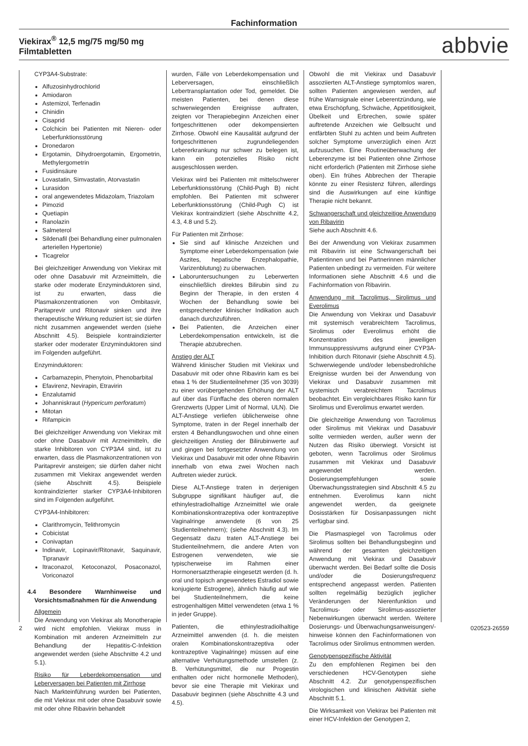Fachinformation
Viekirax<sup>®</sup> 12,5 mg/75 mg/50 mg
Filmtabletten
abbvie
CYP3A4-Substrate:
Alfuzosinhydrochlorid
Amiodaron
Astemizol, Terfenadin
Chinidin
Cisaprid
Colchicin bei Patienten mit Nieren- oder Leberfunktionsstörung
Dronedaron
Ergotamin, Dihydroergotamin, Ergometrin, Methylergometrin
Fusidinsäure
Lovastatin, Simvastatin, Atorvastatin
Lurasidon
oral angewendetes Midazolam, Triazolam
Pimozid
Quetiapin
Ranolazin
Salmeterol
Sildenafil (bei Behandlung einer pulmonalen arteriellen Hypertonie)
Ticagrelor
Bei gleichzeitiger Anwendung von Viekirax mit oder ohne Dasabuvir mit Arzneimitteln, die starke oder moderate Enzyminduktoren sind, ist zu erwarten, dass die Plasmakonzentrationen von Ombitasvir, Paritaprevir und Ritonavir sinken und ihre therapeutische Wirkung reduziert ist; sie dürfen nicht zusammen angewendet werden (siehe Abschnitt 4.5). Beispiele kontraindizierter starker oder moderater Enzyminduktoren sind im Folgenden aufgeführt.
Enzyminduktoren:
Carbamazepin, Phenytoin, Phenobarbital
Efavirenz, Nevirapin, Etravirin
Enzalutamid
Johanniskraut (Hypericum perforatum)
Mitotan
Rifampicin
Bei gleichzeitiger Anwendung von Viekirax mit oder ohne Dasabuvir mit Arzneimitteln, die starke Inhibitoren von CYP3A4 sind, ist zu erwarten, dass die Plasmakonzentrationen von Paritaprevir ansteigen; sie dürfen daher nicht zusammen mit Viekirax angewendet werden (siehe Abschnitt 4.5). Beispiele kontraindizierter starker CYP3A4-Inhibitoren sind im Folgenden aufgeführt.
CYP3A4-Inhibitoren:
Clarithromycin, Telithromycin
Cobicistat
Conivaptan
Indinavir, Lopinavir/Ritonavir, Saquinavir, Tipranavir
Itraconazol, Ketoconazol, Posaconazol, Voriconazol
4.4 Besondere Warnhinweise und Vorsichtsmaßnahmen für die Anwendung
Allgemein
Die Anwendung von Viekirax als Monotherapie wird nicht empfohlen. Viekirax muss in Kombination mit anderen Arzneimitteln zur Behandlung der Hepatitis-C-Infektion angewendet werden (siehe Abschnitte 4.2 und 5.1).
Risiko für Leberdekompensation und Leberversagen bei Patienten mit Zirrhose
Nach Markteinführung wurden bei Patienten, die mit Viekirax mit oder ohne Dasabuvir sowie mit oder ohne Ribavirin behandelt
wurden, Fälle von Leberdekompensation und Leberversagen, einschließlich Lebertransplantation oder Tod, gemeldet. Die meisten Patienten, bei denen diese schwerwiegenden Ereignisse auftraten, zeigten vor Therapiebeginn Anzeichen einer fortgeschrittenen oder dekompensierten Zirrhose. Obwohl eine Kausalität aufgrund der fortgeschrittenen zugrundeliegenden Lebererkrankung nur schwer zu belegen ist, kann ein potenzielles Risiko nicht ausgeschlossen werden.
Viekirax wird bei Patienten mit mittelschwerer Leberfunktionsstörung (Child-Pugh B) nicht empfohlen. Bei Patienten mit schwerer Leberfunktionsstörung (Child-Pugh C) ist Viekirax kontraindiziert (siehe Abschnitte 4.2, 4.3, 4.8 und 5.2).
Für Patienten mit Zirrhose:
Sie sind auf klinische Anzeichen und Symptome einer Leberdekompensation (wie Aszites, hepatische Enzephalopathie, Varizenblutung) zu überwachen.
Laboruntersuchungen zu Leberwerten einschließlich direktes Bilirubin sind zu Beginn der Therapie, in den ersten 4 Wochen der Behandlung sowie bei entsprechender klinischer Indikation auch danach durchzuführen.
Bei Patienten, die Anzeichen einer Leberdekompensation entwickeln, ist die Therapie abzubrechen.
Anstieg der ALT
Während klinischer Studien mit Viekirax und Dasabuvir mit oder ohne Ribavirin kam es bei etwa 1 % der Studienteilnehmer (35 von 3039) zu einer vorübergehenden Erhöhung der ALT auf über das Fünffache des oberen normalen Grenzwerts (Upper Limit of Normal, ULN). Die ALT-Anstiege verliefen üblicherweise ohne Symptome, traten in der Regel innerhalb der ersten 4 Behandlungswochen und ohne einen gleichzeitigen Anstieg der Bilirubinwerte auf und gingen bei fortgesetzter Anwendung von Viekirax und Dasabuvir mit oder ohne Ribavirin innerhalb von etwa zwei Wochen nach Auftreten wieder zurück.
Diese ALT-Anstiege traten in derjenigen Subgruppe signifikant häufiger auf, die ethinylestradiolhaltige Arzneimittel wie orale Kombinationskontrazeptiva oder kontrazeptive Vaginalringe anwendete (6 von 25 Studienteilnehmern); (siehe Abschnitt 4.3). Im Gegensatz dazu traten ALT-Anstiege bei Studienteilnehmern, die andere Arten von Estrogenen verwendeten, wie sie typischerweise im Rahmen einer Hormonersatztherapie eingesetzt werden (d. h. oral und topisch angewendetes Estradiol sowie konjugierte Estrogene), ähnlich häufig auf wie bei Studienteilnehmern, die keine estrogenhaltigen Mittel verwendeten (etwa 1 % in jeder Gruppe).
Patienten, die ethinylestradiolhaltige Arzneimittel anwenden (d. h. die meisten oralen Kombinationskontrazeptiva oder kontrazeptive Vaginalringe) müssen auf eine alternative Verhütungsmethode umstellen (z. B. Verhütungsmittel, die nur Progestin enthalten oder nicht hormonelle Methoden), bevor sie eine Therapie mit Viekirax und Dasabuvir beginnen (siehe Abschnitte 4.3 und 4.5).
Obwohl die mit Viekirax und Dasabuvir assoziierten ALT-Anstiege symptomlos waren, sollten Patienten angewiesen werden, auf frühe Warnsignale einer Leberentzündung, wie etwa Erschöpfung, Schwäche, Appetitlosigkeit, Übelkeit und Erbrechen, sowie später auftretende Anzeichen wie Gelbsucht und entfärbten Stuhl zu achten und beim Auftreten solcher Symptome unverzüglich einen Arzt aufzusuchen. Eine Routineüberwachung der Leberenzyme ist bei Patienten ohne Zirrhose nicht erforderlich (Patienten mit Zirrhose siehe oben). Ein frühes Abbrechen der Therapie könnte zu einer Resistenz führen, allerdings sind die Auswirkungen auf eine künftige Therapie nicht bekannt.
Schwangerschaft und gleichzeitige Anwendung von Ribavirin
Siehe auch Abschnitt 4.6.
Bei der Anwendung von Viekirax zusammen mit Ribavirin ist eine Schwangerschaft bei Patientinnen und bei Partnerinnen männlicher Patienten unbedingt zu vermeiden. Für weitere Informationen siehe Abschnitt 4.6 und die Fachinformation von Ribavirin.
Anwendung mit Tacrolimus, Sirolimus und Everolimus
Die Anwendung von Viekirax und Dasabuvir mit systemisch verabreichtem Tacrolimus, Sirolimus oder Everolimus erhöht die Konzentration des jeweiligen Immunsuppressivums aufgrund einer CYP3A-Inhibition durch Ritonavir (siehe Abschnitt 4.5). Schwerwiegende und/oder lebensbedrohliche Ereignisse wurden bei der Anwendung von Viekirax und Dasabuvir zusammen mit systemisch verabreichtem Tacrolimus beobachtet. Ein vergleichbares Risiko kann für Sirolimus und Everolimus erwartet werden.
Die gleichzeitige Anwendung von Tacrolimus oder Sirolimus mit Viekirax und Dasabuvir sollte vermieden werden, außer wenn der Nutzen das Risiko überwiegt. Vorsicht ist geboten, wenn Tacrolimus oder Sirolimus zusammen mit Viekirax und Dasabuvir angewendet werden. Dosierungsempfehlungen sowie Überwachungsstrategien sind Abschnitt 4.5 zu entnehmen. Everolimus kann nicht angewendet werden, da geeignete Dosisstärken für Dosisanpassungen nicht verfügbar sind.
Die Plasmaspiegel von Tacrolimus oder Sirolimus sollten bei Behandlungsbeginn und während der gesamten gleichzeitigen Anwendung mit Viekirax und Dasabuvir überwacht werden. Bei Bedarf sollte die Dosis und/oder die Dosierungsfrequenz entsprechend angepasst werden. Patienten sollten regelmäßig bezüglich jeglicher Veränderungen der Nierenfunktion und Tacrolimus- oder Sirolimus-assoziierter Nebenwirkungen überwacht werden. Weitere Dosierungs- und Überwachungsanweisungen/-hinweise können den Fachinformationen von Tacrolimus oder Sirolimus entnommen werden.
Genotypenspezifische Aktivität
Zu den empfohlenen Regimen bei den verschiedenen HCV-Genotypen siehe Abschnitt 4.2. Zur genotypenspezifischen virologischen und klinischen Aktivität siehe Abschnitt 5.1.
Die Wirksamkeit von Viekirax bei Patienten mit einer HCV-Infektion der Genotypen 2,
2 020523-26559